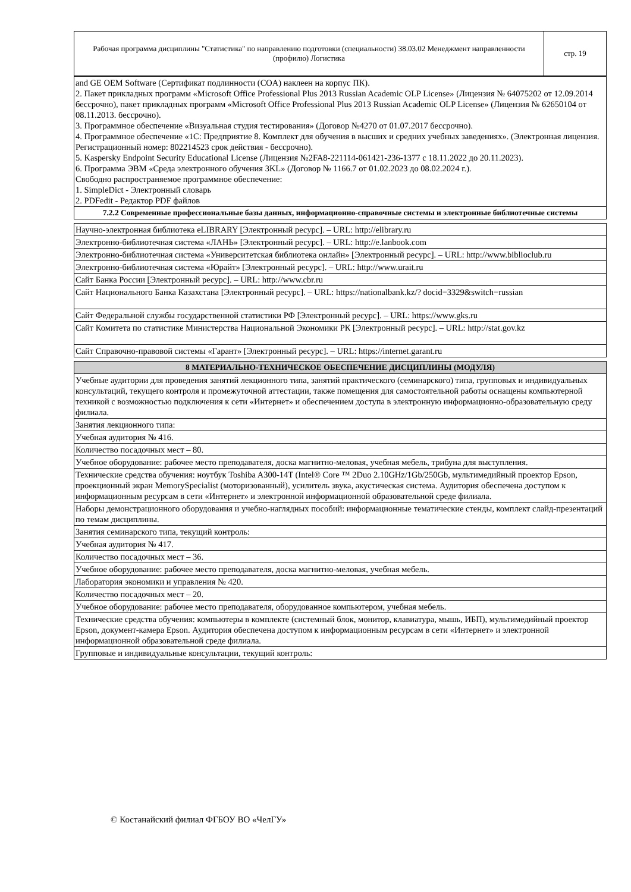| Рабочая программа дисциплины "Статистика" по направлению подготовки (специальности) 38.03.02 Менеджмент направленности (профилю) Логистика | стр. 19 |
| and GE OEM Software (Сертификат подлинности (COA) наклеен на корпус ПК). 2. Пакет прикладных программ «Microsoft Office Professional Plus 2013 Russian Academic OLP License» (Лицензия № 64075202 от 12.09.2014 бессрочно), пакет прикладных программ «Microsoft Office Professional Plus 2013 Russian Academic OLP License» (Лицензия № 62650104 от 08.11.2013. бессрочно). 3. Программное обеспечение «Визуальная студия тестирования» (Договор №4270 от 01.07.2017 бессрочно). 4. Программное обеспечение «1С: Предприятие 8. Комплект для обучения в высших и средних учебных заведениях». (Электронная лицензия. Регистрационный номер: 802214523 срок действия - бессрочно). 5. Kaspersky Endpoint Security Educational License (Лицензия №2FA8-221114-061421-236-1377 с 18.11.2022 до 20.11.2023). 6. Программа ЭВМ «Среда электронного обучения 3KL» (Договор № 1166.7 от 01.02.2023 до 08.02.2024 г.). Свободно распространяемое программное обеспечение: 1. SimpleDict - Электронный словарь 2. PDFedit - Редактор PDF файлов |
| 7.2.2 Современные профессиональные базы данных, информационно-справочные системы и электронные библиотечные системы |
| Научно-электронная библиотека eLIBRARY [Электронный ресурс]. – URL: http://elibrary.ru |
| Электронно-библиотечная система «ЛАНЬ» [Электронный ресурс]. – URL: http://e.lanbook.com |
| Электронно-библиотечная система «Университетская библиотека онлайн» [Электронный ресурс]. – URL: http://www.biblioclub.ru |
| Электронно-библиотечная система «Юрайт» [Электронный ресурс]. – URL: http://www.urait.ru |
| Сайт Банка России [Электронный ресурс]. – URL: http://www.cbr.ru |
| Сайт Национального Банка Казахстана [Электронный ресурс]. – URL: https://nationalbank.kz/? docid=3329&switch=russian |
| Сайт Федеральной службы государственной статистики РФ [Электронный ресурс]. – URL: https://www.gks.ru |
| Сайт Комитета по статистике Министерства Национальной Экономики РК [Электронный ресурс]. – URL: http://stat.gov.kz |
| Сайт Справочно-правовой системы «Гарант» [Электронный ресурс]. – URL: https://internet.garant.ru |
| 8 МАТЕРИАЛЬНО-ТЕХНИЧЕСКОЕ ОБЕСПЕЧЕНИЕ ДИСЦИПЛИНЫ (МОДУЛЯ) |
| --- |
| Учебные аудитории для проведения занятий лекционного типа, занятий практического (семинарского) типа, групповых и индивидуальных консультаций, текущего контроля и промежуточной аттестации, также помещения для самостоятельной работы оснащены компьютерной техникой с возможностью подключения к сети «Интернет» и обеспечением доступа в электронную информационно-образовательную среду филиала. |
| Занятия лекционного типа: |
| Учебная аудитория № 416. |
| Количество посадочных мест – 80. |
| Учебное оборудование: рабочее место преподавателя, доска магнитно-меловая, учебная мебель, трибуна для выступления. |
| Технические средства обучения: ноутбук Toshiba A300-14T (Intel® Core ™ 2Duo 2.10GHz/1Gb/250Gb, мультимедийный проектор Epson, проекционный экран MemorySpecialist (моторизованный), усилитель звука, акустическая система. Аудитория обеспечена доступом к информационным ресурсам в сети «Интернет» и электронной информационной образовательной среде филиала. |
| Наборы демонстрационного оборудования и учебно-наглядных пособий: информационные тематические стенды, комплект слайд-презентаций по темам дисциплины. |
| Занятия семинарского типа, текущий контроль: |
| Учебная аудитория № 417. |
| Количество посадочных мест – 36. |
| Учебное оборудование: рабочее место преподавателя, доска магнитно-меловая, учебная мебель. |
| Лаборатория экономики и управления № 420. |
| Количество посадочных мест – 20. |
| Учебное оборудование: рабочее место преподавателя, оборудованное компьютером, учебная мебель. |
| Технические средства обучения: компьютеры в комплекте (системный блок, монитор, клавиатура, мышь, ИБП), мультимедийный проектор Epson, документ-камера Epson. Аудитория обеспечена доступом к информационным ресурсам в сети «Интернет» и электронной информационной образовательной среде филиала. |
| Групповые и индивидуальные консультации, текущий контроль: |
© Костанайский филиал ФГБОУ ВО «ЧелГУ»